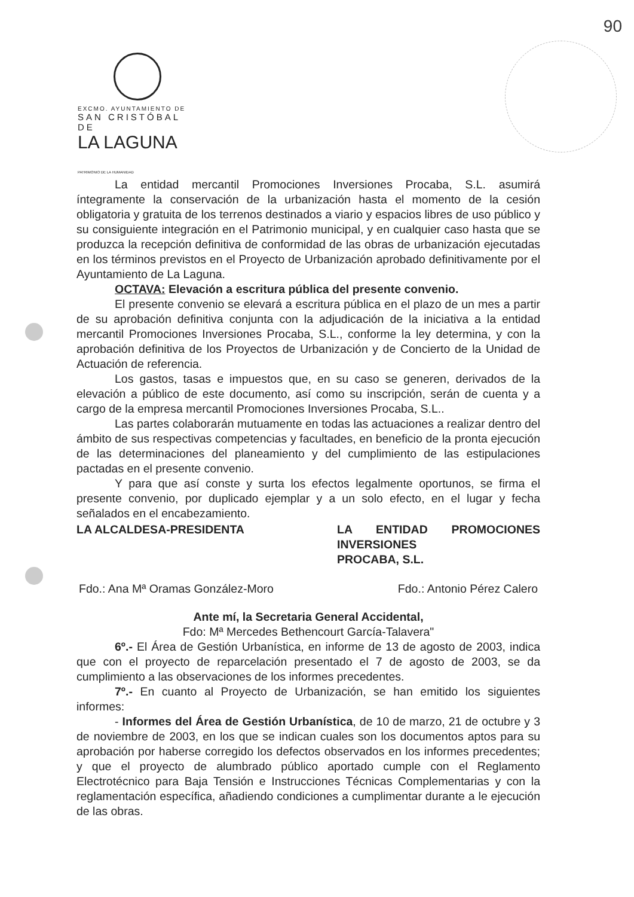90
EXCMO. AYUNTAMIENTO DE
SAN CRISTÓBAL DE
LA LAGUNA
PATRIMONIO DE LA HUMANIDAD
La entidad mercantil Promociones Inversiones Procaba, S.L. asumirá íntegramente la conservación de la urbanización hasta el momento de la cesión obligatoria y gratuita de los terrenos destinados a viario y espacios libres de uso público y su consiguiente integración en el Patrimonio municipal, y en cualquier caso hasta que se produzca la recepción definitiva de conformidad de las obras de urbanización ejecutadas en los términos previstos en el Proyecto de Urbanización aprobado definitivamente por el Ayuntamiento de La Laguna.
OCTAVA: Elevación a escritura pública del presente convenio.
El presente convenio se elevará a escritura pública en el plazo de un mes a partir de su aprobación definitiva conjunta con la adjudicación de la iniciativa a la entidad mercantil Promociones Inversiones Procaba, S.L., conforme la ley determina, y con la aprobación definitiva de los Proyectos de Urbanización y de Concierto de la Unidad de Actuación de referencia.
Los gastos, tasas e impuestos que, en su caso se generen, derivados de la elevación a público de este documento, así como su inscripción, serán de cuenta y a cargo de la empresa mercantil Promociones Inversiones Procaba, S.L..
Las partes colaborarán mutuamente en todas las actuaciones a realizar dentro del ámbito de sus respectivas competencias y facultades, en beneficio de la pronta ejecución de las determinaciones del planeamiento y del cumplimiento de las estipulaciones pactadas en el presente convenio.
Y para que así conste y surta los efectos legalmente oportunos, se firma el presente convenio, por duplicado ejemplar y a un solo efecto, en el lugar y fecha señalados en el encabezamiento.
LA ALCALDESA-PRESIDENTA LA ENTIDAD PROMOCIONES INVERSIONES
PROCABA, S.L.
Fdo.: Ana Mª Oramas González-Moro Fdo.: Antonio Pérez Calero
Ante mí, la Secretaria General Accidental,
Fdo: Mª Mercedes Bethencourt García-Talavera"
6º.- El Área de Gestión Urbanística, en informe de 13 de agosto de 2003, indica que con el proyecto de reparcelación presentado el 7 de agosto de 2003, se da cumplimiento a las observaciones de los informes precedentes.
7º.- En cuanto al Proyecto de Urbanización, se han emitido los siguientes informes:
- Informes del Área de Gestión Urbanística, de 10 de marzo, 21 de octubre y 3 de noviembre de 2003, en los que se indican cuales son los documentos aptos para su aprobación por haberse corregido los defectos observados en los informes precedentes; y que el proyecto de alumbrado público aportado cumple con el Reglamento Electrotécnico para Baja Tensión e Instrucciones Técnicas Complementarias y con la reglamentación específica, añadiendo condiciones a cumplimentar durante a le ejecución de las obras.